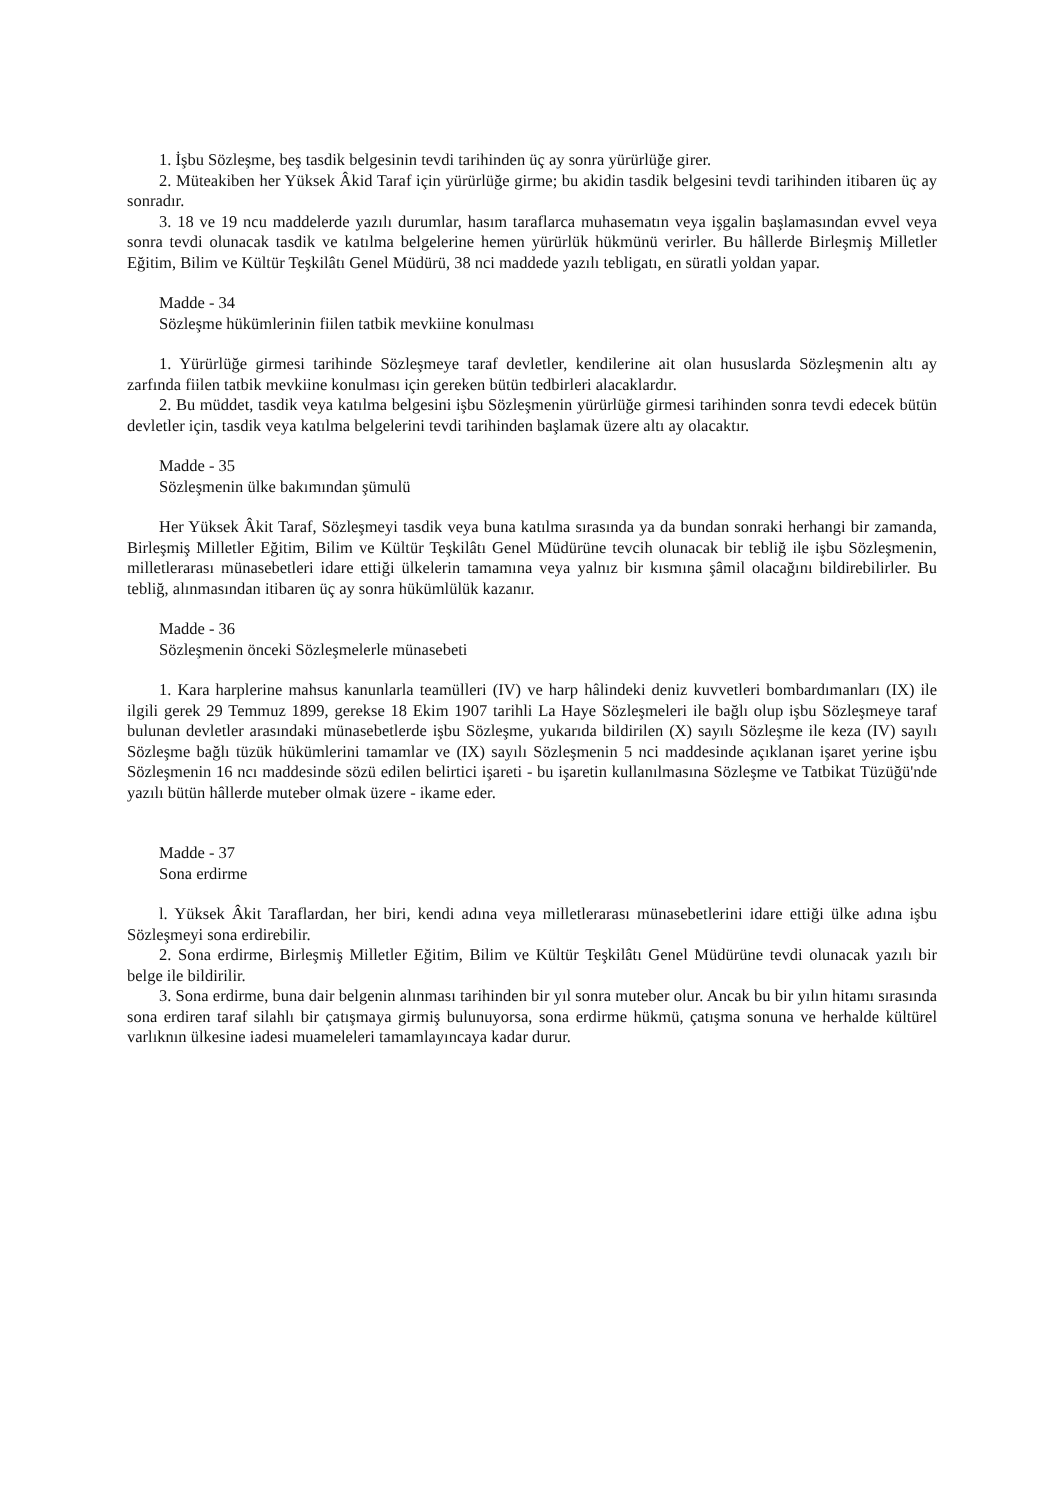1. İşbu Sözleşme, beş tasdik belgesinin tevdi tarihinden üç ay sonra yürürlüğe girer.
2. Müteakiben her Yüksek Âkid Taraf için yürürlüğe girme; bu akidin tasdik belgesini tevdi tarihinden itibaren üç ay sonradır.
3. 18 ve 19 ncu maddelerde yazılı durumlar, hasım taraflarca muhasematın veya işgalin başlamasından evvel veya sonra tevdi olunacak tasdik ve katılma belgelerine hemen yürürlük hükmünü verirler. Bu hâllerde Birleşmiş Milletler Eğitim, Bilim ve Kültür Teşkilâtı Genel Müdürü, 38 nci maddede yazılı tebligatı, en süratli yoldan yapar.
Madde - 34
Sözleşme hükümlerinin fiilen tatbik mevkiine konulması
1. Yürürlüğe girmesi tarihinde Sözleşmeye taraf devletler, kendilerine ait olan hususlarda Sözleşmenin altı ay zarfında fiilen tatbik mevkiine konulması için gereken bütün tedbirleri alacaklardır.
2. Bu müddet, tasdik veya katılma belgesini işbu Sözleşmenin yürürlüğe girmesi tarihinden sonra tevdi edecek bütün devletler için, tasdik veya katılma belgelerini tevdi tarihinden başlamak üzere altı ay olacaktır.
Madde - 35
Sözleşmenin ülke bakımından şümulü
Her Yüksek Âkit Taraf, Sözleşmeyi tasdik veya buna katılma sırasında ya da bundan sonraki herhangi bir zamanda, Birleşmiş Milletler Eğitim, Bilim ve Kültür Teşkilâtı Genel Müdürüne tevcih olunacak bir tebliğ ile işbu Sözleşmenin, milletlerarası münasebetleri idare ettiği ülkelerin tamamına veya yalnız bir kısmına şâmil olacağını bildirebilirler. Bu tebliğ, alınmasından itibaren üç ay sonra hükümlülük kazanır.
Madde - 36
Sözleşmenin önceki Sözleşmelerle münasebeti
1. Kara harplerine mahsus kanunlarla teamülleri (IV) ve harp hâlindeki deniz kuvvetleri bombardımanları (IX) ile ilgili gerek 29 Temmuz 1899, gerekse 18 Ekim 1907 tarihli La Haye Sözleşmeleri ile bağlı olup işbu Sözleşmeye taraf bulunan devletler arasındaki münasebetlerde işbu Sözleşme, yukarıda bildirilen (X) sayılı Sözleşme ile keza (IV) sayılı Sözleşme bağlı tüzük hükümlerini tamamlar ve (IX) sayılı Sözleşmenin 5 nci maddesinde açıklanan işaret yerine işbu Sözleşmenin 16 ncı maddesinde sözü edilen belirtici işareti - bu işaretin kullanılmasına Sözleşme ve Tatbikat Tüzüğü'nde yazılı bütün hâllerde muteber olmak üzere - ikame eder.
Madde - 37
Sona erdirme
l. Yüksek Âkit Taraflardan, her biri, kendi adına veya milletlerarası münasebetlerini idare ettiği ülke adına işbu Sözleşmeyi sona erdirebilir.
2. Sona erdirme, Birleşmiş Milletler Eğitim, Bilim ve Kültür Teşkilâtı Genel Müdürüne tevdi olunacak yazılı bir belge ile bildirilir.
3. Sona erdirme, buna dair belgenin alınması tarihinden bir yıl sonra muteber olur. Ancak bu bir yılın hitamı sırasında sona erdiren taraf silahlı bir çatışmaya girmiş bulunuyorsa, sona erdirme hükmü, çatışma sonuna ve herhalde kültürel varlıknın ülkesine iadesi muameleleri tamamlayıncaya kadar durur.